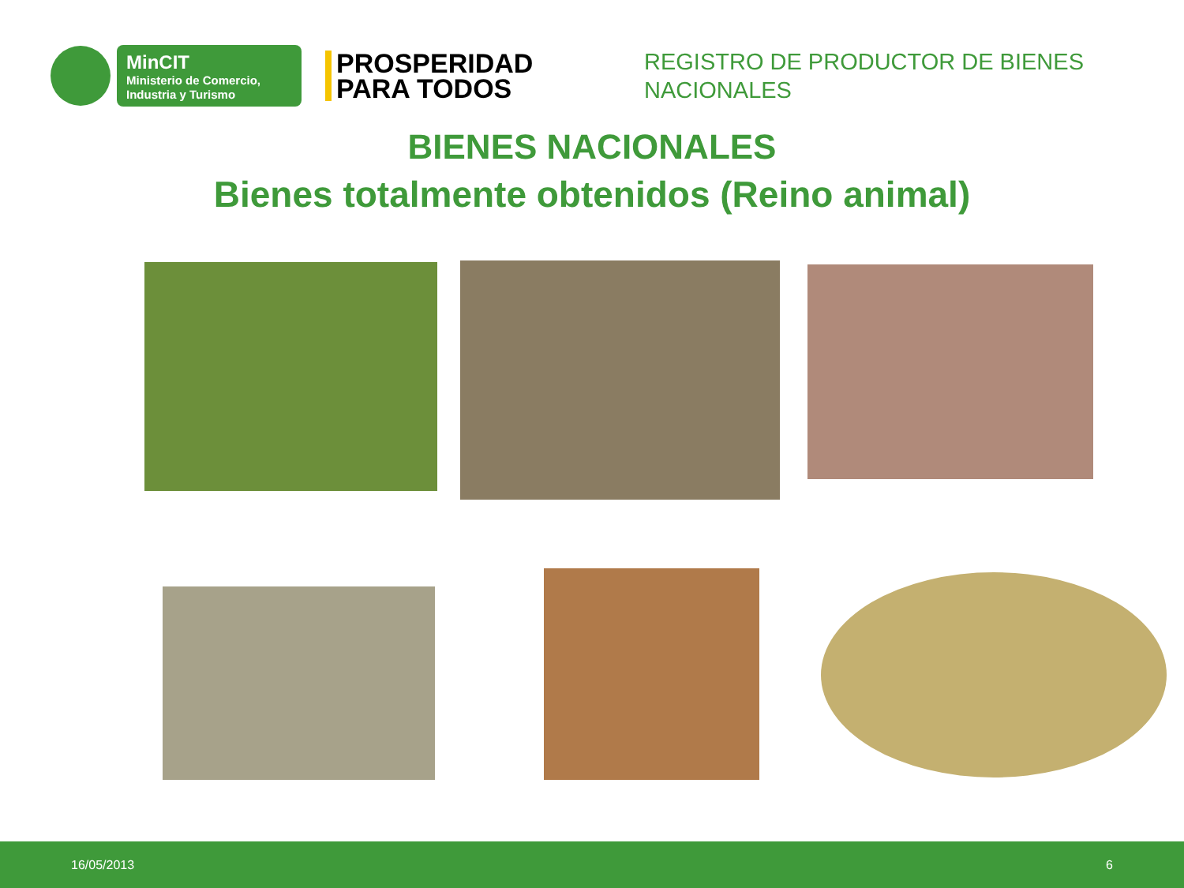MinCIT
Ministerio de Comercio, Industria y Turismo
PROSPERIDAD PARA TODOS
REGISTRO DE PRODUCTOR DE BIENES NACIONALES
BIENES NACIONALES
Bienes totalmente obtenidos (Reino animal)
16/05/2013 6